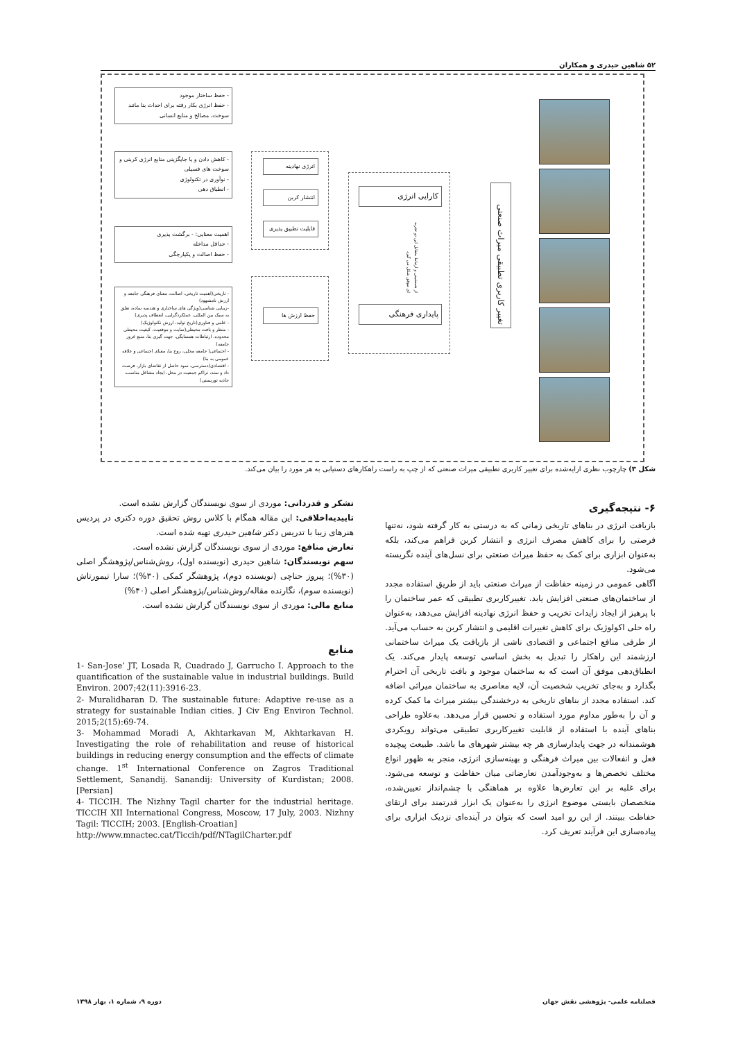۵۲ شاهین حیدری و همکاران
تغییر کاربری تطبیقی میراث صنعتی
کارایی انرژی
پایداری فرهنگی
از همنشینی و ارتباط متقابل این دو تجربه ای موفق شکل می گیرد
انرژی نهادینه
انتشار کربن
قابلیت تطبیق پذیری
حفظ ارزش ها
- حفظ ساختار موجود
- حفظ انرژی بکار رفته برای احداث بنا مانند سوخت، مصالح و منابع انسانی
- کاهش دادن و یا جایگزینی منابع انرژی کربنی و سوخت های فسیلی
- نوآوری در تکنولوژی
- انطباق دهی
اهمیت معنایی: - برگشت پذیری
- حداقل مداخله
- حفظ اصالت و یکپارچگی
- تاریخی(اهمیت تاریخی، اصالت، معنای فرهنگی جامعه و ارزش نامشهود)
-زیبایی شناسی(ویژگی های ساختاری و هندسه ساده، تعلق به سبک بین المللی، عملکردگرایی، انعطاف پذیری)
- علمی و فناوری(تاریخ تولید، ارزش تکنولوژیک)
- منظر و بافت محیطی(سایت و موقعیت، کیفیت محیطی محدوده، ارتباطات همسایگی، جهت گیری بنا، منبع غرور جامعه)
- اجتماعی( جامعه محلی، روح بنا، معنای اجتماعی و علاقه عمومی به بنا)
- اقتصادی(دسترسی، سود حاصل از تقاضای بازار، فرصت داد و ستد، تراکم جمعیت در محل، ایجاد مشاغل مناسب، جاذبه توریستی)
شکل ۳) چارچوب نظری ارایه‌شده برای تغییر کاربری تطبیقی میراث صنعتی که از چپ به راست راهکارهای دستیابی به هر مورد را بیان می‌کند.
۶- نتیجه‌گیری
بازیافت انرژی در بناهای تاریخی زمانی که به درستی به کار گرفته شود، نه‌تنها فرصتی را برای کاهش مصرف انرژی و انتشار کربن فراهم می‌کند، بلکه به‌عنوان ابزاری برای کمک به حفظ میراث صنعتی برای نسل‌های آینده نگریسته می‌شود.
آگاهی عمومی در زمینه حفاظت از میراث صنعتی باید از طریق استفاده مجدد از ساختمان‌های صنعتی افزایش یابد. تغییرکاربری تطبیقی که عمر ساختمان را با پرهیز از ایجاد زایدات تخریب و حفظ انرژی نهادینه افزایش می‌دهد، به‌عنوان راه حلی اکولوژیک برای کاهش تغییرات اقلیمی و انتشار کربن به حساب می‌آید. از طرفی منافع اجتماعی و اقتصادی ناشی از بازیافت یک میراث ساختمانی ارزشمند این راهکار را تبدیل به بخش اساسی توسعه پایدار می‌کند. یک انطباق‌دهی موفق آن است که به ساختمان موجود و بافت تاریخی آن احترام بگذارد و به‌جای تخریب شخصیت آن، لایه معاصری به ساختمان میراثی اضافه کند. استفاده مجدد از بناهای تاریخی به درخشندگی بیشتر میراث ما کمک کرده و آن را به‌طور مداوم مورد استفاده و تحسین قرار می‌دهد. به‌علاوه طراحی بناهای آینده با استفاده از قابلیت تغییرکاربری تطبیقی می‌تواند رویکردی هوشمندانه در جهت پایدارسازی هر چه بیشتر شهرهای ما باشد. طبیعت پیچیده فعل و انفعالات بین میراث فرهنگی و بهینه‌سازی انرژی، منجر به ظهور انواع مختلف تخصص‌ها و به‌وجودآمدن تعارضاتی میان حفاظت و توسعه می‌شود. برای غلبه بر این تعارض‌ها علاوه بر هماهنگی با چشم‌انداز تعیین‌شده، متخصصان بایستی موضوع انرژی را به‌عنوان یک ابزار قدرتمند برای ارتقای حفاظت ببینند. از این رو امید است که بتوان در آینده‌ای نزدیک ابزاری برای پیاده‌سازی این فرآیند تعریف کرد.
تشکر و قدردانی: موردی از سوی نویسندگان گزارش نشده است.
تاییدیه‌اخلاقی: این مقاله همگام با کلاس روش تحقیق دوره دکتری در پردیس هنرهای زیبا با تدریس دکتر شاهین حیدری تهیه شده است.
تعارض منافع: موردی از سوی نویسندگان گزارش نشده است.
سهم نویسندگان: شاهین حیدری (نویسنده اول)، روش‌شناس/پژوهشگر اصلی (۳۰%)؛ پیروز حناچی (نویسنده دوم)، پژوهشگر کمکی (۳۰%)؛ سارا تیمورتاش (نویسنده سوم)، نگارنده مقاله/روش‌شناس/پژوهشگر اصلی (۴۰%)
منابع مالی: موردی از سوی نویسندگان گزارش نشده است.
منابع
1- San-Jose’ JT, Losada R, Cuadrado J, Garrucho I. Approach to the quantification of the sustainable value in industrial buildings. Build Environ. 2007;42(11):3916-23.
2- Muralidharan D. The sustainable future: Adaptive re-use as a strategy for sustainable Indian cities. J Civ Eng Environ Technol. 2015;2(15):69-74.
3- Mohammad Moradi A, Akhtarkavan M, Akhtarkavan H. Investigating the role of rehabilitation and reuse of historical buildings in reducing energy consumption and the effects of climate change. 1<sup>st</sup> International Conference on Zagros Traditional Settlement, Sanandij. Sanandij: University of Kurdistan; 2008. [Persian]
4- TICCIH. The Nizhny Tagil charter for the industrial heritage. TICCIH XII International Congress, Moscow, 17 July, 2003. Nizhny Tagil: TICCIH; 2003. [English-Croatian]
http://www.mnactec.cat/Ticcih/pdf/NTagilCharter.pdf
فصلنامه علمی- پژوهشی نقش جهان دوره ۹، شماره ۱، بهار ۱۳۹۸